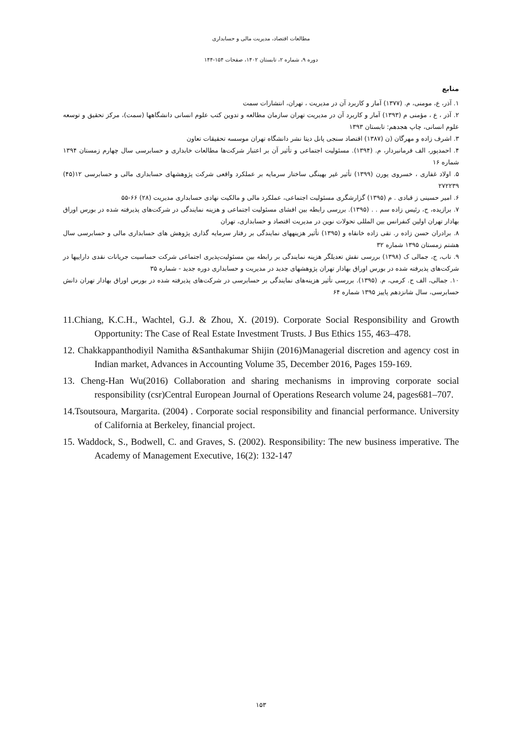مطالعات اقتصاد، مدیریت مالی و حسابداری
دوره ۹، شماره ۲، تابستان ۱۴۰۲، صفحات ۱۵۴-۱۴۴
منابع
۱. آذر، ع، مومنی، م. (۱۳۷۷) آمار و کاربرد آن در مدیریت ، تهران، انتشارات سمت
۲. آذر ، ع ، مؤمنی م (۱۳۹۳) آمار و کاربرد آن در مدیریت تهران سازمان مطالعه و تدوین کتب علوم انسانی دانشگاهها (سمت)، مرکز تحقیق و توسعه علوم انسانی، چاپ هجدهم: تابستان ۱۳۹۳
۳. اشرف زاده و مهرگان (ن (۱۳۸۷) اقتصاد سنجی پانل دیتا نشر دانشگاه تهران موسسه تحقیقات تعاون
۴. احمدپور، الف فرمانبردار، م. (۱۳۹۴). مسئولیت اجتماعی و تأثیر آن بر اعتبار شرکت‌ها مطالعات خابداری و حسابرسی سال چهارم زمستان ۱۳۹۴ شماره ۱۶
۵. اولاد غفاری ، خسروی پورن (۱۳۹۹) تأثیر غیر بهینگی ساختار سرمایه بر عملکرد واقعی شرکت پژوهشهای حسابداری مالی و حسابرسی ۱۲(۴۵) ۲۷۲۲۳۹
۶. امیر حسینی ز قبادی . م (۱۳۹۵) گزارشگری مسئولیت اجتماعی، عملکرد مالی و مالکیت نهادی حسابداری مدیریت (۲۸) ۶۶-۵۵
۷. برازیده، ح، رئیس زاده سم . . (۱۳۹۵). بررسی رابطه بین افشای مسئولیت اجتماعی و هزینه نمایندگی در شرکت‌های پذیرفته شده در بورس اوراق بهادار تهران اولین کنفرانس بین المللی تحولات نوین در مدیریت اقتصاد و حسابداری، تهران
۸. برادران حسن زاده ر. تقی زاده خانقاه و (۱۳۹۵) تأثیر هزینههای نمایندگی بر رفتار سرمایه گذاری پژوهش های حسابداری مالی و حسابرسی سال هشتم زمستان ۱۳۹۵ شماره ۳۲
۹. تاب، ج، جمالی ک (۱۳۹۸) بررسی نقش تعدیلگر هزینه نمایندگی بر رابطه بین مسئولیت‌پذیری اجتماعی شرکت حساسیت جریانات نقدی داراییها در شرکت‌های پذیرفته شده در بورس اوراق بهادار تهران پژوهشهای جدید در مدیریت و حسابداری دوره جدید - شماره ۳۵
۱۰. جمالی، الف ح. کرمی، م. (۱۳۹۵). بررسی تأثیر هزینه‌های نمایندگی بر حسابرسی در شرکت‌های پذیرفته شده در بورس اوراق بهادار تهران دانش حسابرسی، سال شانزدهم پاییز ۱۳۹۵ شماره ۶۴
11.Chiang, K.C.H., Wachtel, G.J. & Zhou, X. (2019). Corporate Social Responsibility and Growth Opportunity: The Case of Real Estate Investment Trusts. J Bus Ethics 155, 463–478.
12. Chakkappanthodiyil Namitha &Santhakumar Shijin (2016)Managerial discretion and agency cost in Indian market, Advances in Accounting Volume 35, December 2016, Pages 159-169.
13. Cheng-Han Wu(2016) Collaboration and sharing mechanisms in improving corporate social responsibility (csr)Central European Journal of Operations Research volume 24, pages681–707.
14.Tsoutsoura, Margarita. (2004) . Corporate social responsibility and financial performance. University of California at Berkeley, financial project.
15. Waddock, S., Bodwell, C. and Graves, S. (2002). Responsibility: The new business imperative. The Academy of Management Executive, 16(2): 132-147
۱۵۳